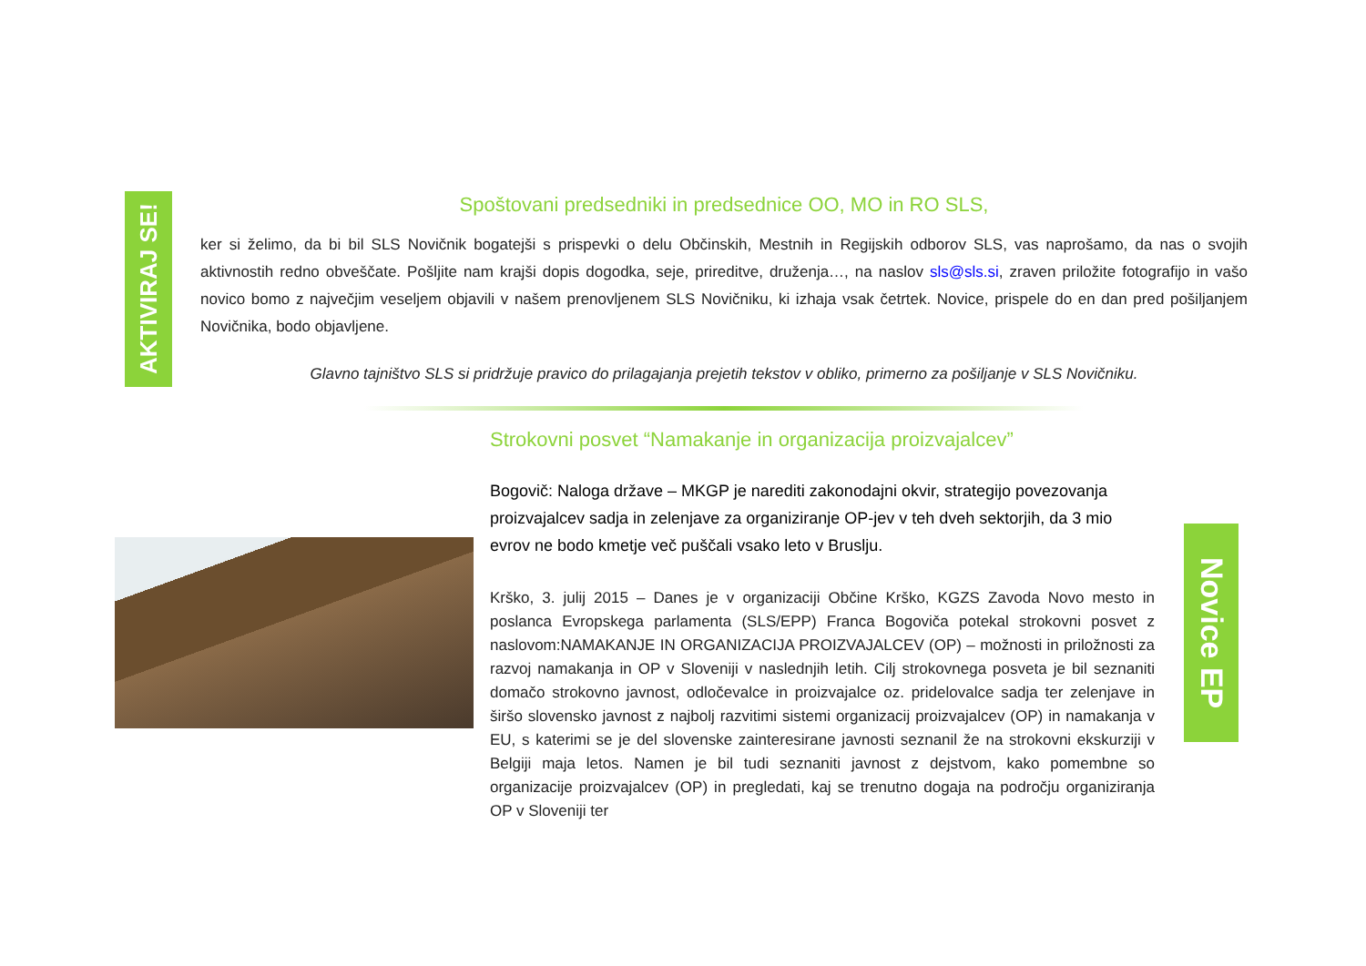AKTIVIRAJ SE!
Spoštovani predsedniki in predsednice OO, MO in RO SLS,
ker si želimo, da bi bil SLS Novičnik bogatejši s prispevki o delu Občinskih, Mestnih in Regijskih odborov SLS, vas naprošamo, da nas o svojih aktivnostih redno obveščate. Pošljite nam krajši dopis dogodka, seje, prireditve, druženja…, na naslov sls@sls.si, zraven priložite fotografijo in vašo novico bomo z največjim veseljem objavili v našem prenovljenem SLS Novičniku, ki izhaja vsak četrtek. Novice, prispele do en dan pred pošiljanjem Novičnika, bodo objavljene.
Glavno tajništvo SLS si pridržuje pravico do prilagajanja prejetih tekstov v obliko, primerno za pošiljanje v SLS Novičniku.
Strokovni posvet “Namakanje in organizacija proizvajalcev”
Bogovič: Naloga države – MKGP je narediti zakonodajni okvir, strategijo povezovanja proizvajalcev sadja in zelenjave za organiziranje OP-jev v teh dveh sektorjih, da 3 mio evrov ne bodo kmetje več puščali vsako leto v Bruslju.
Krško, 3. julij 2015 – Danes je v organizaciji Občine Krško, KGZS Zavoda Novo mesto in poslanca Evropskega parlamenta (SLS/EPP) Franca Bogoviča potekal strokovni posvet z naslovom:NAMAKANJE IN ORGANIZACIJA PROIZVAJALCEV (OP) – možnosti in priložnosti za razvoj namakanja in OP v Sloveniji v naslednjih letih. Cilj strokovnega posveta je bil seznaniti domačo strokovno javnost, odločevalce in proizvajalce oz. pridelovalce sadja ter zelenjave in širšo slovensko javnost z najbolj razvitimi sistemi organizacij proizvajalcev (OP) in namakanja v EU, s katerimi se je del slovenske zainteresirane javnosti seznanil že na strokovni ekskurziji v Belgiji maja letos. Namen je bil tudi seznaniti javnost z dejstvom, kako pomembne so organizacije proizvajalcev (OP) in pregledati, kaj se trenutno dogaja na področju organiziranja OP v Sloveniji ter
Novice EP